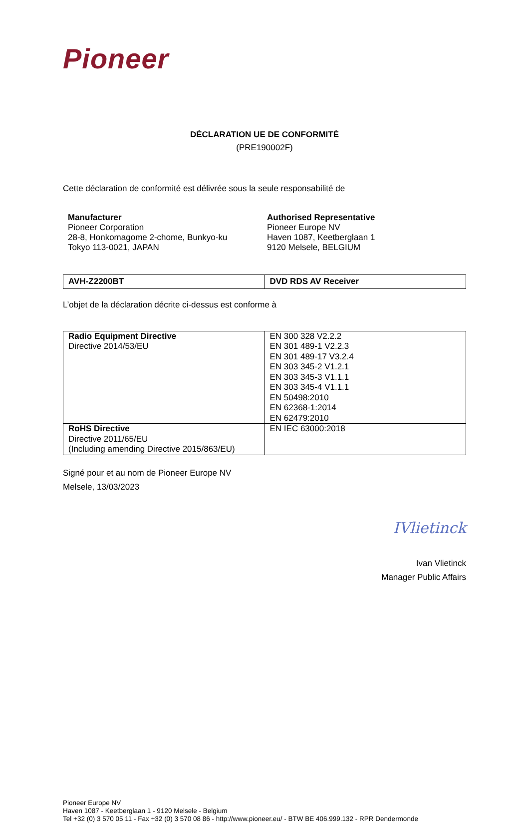Pioneer
DÉCLARATION UE DE CONFORMITÉ
(PRE190002F)
Cette déclaration de conformité est délivrée sous la seule responsabilité de
Manufacturer
Pioneer Corporation
28-8, Honkomagome 2-chome, Bunkyo-ku
Tokyo 113-0021, JAPAN
Authorised Representative
Pioneer Europe NV
Haven 1087, Keetberglaan 1
9120 Melsele, BELGIUM
| AVH-Z2200BT | DVD RDS AV Receiver |
L’objet de la déclaration décrite ci-dessus est conforme à
| Radio Equipment Directive Directive 2014/53/EU | EN 300 328 V2.2.2 EN 301 489-1 V2.2.3 EN 301 489-17 V3.2.4 EN 303 345-2 V1.2.1 EN 303 345-3 V1.1.1 EN 303 345-4 V1.1.1 EN 50498:2010 EN 62368-1:2014 EN 62479:2010 |
| RoHS Directive Directive 2011/65/EU (Including amending Directive 2015/863/EU) | EN IEC 63000:2018 |
Signé pour et au nom de Pioneer Europe NV
Melsele, 13/03/2023
IVlietinck
Ivan Vlietinck
Manager Public Affairs
Pioneer Europe NV
Haven 1087 - Keetberglaan 1 - 9120 Melsele - Belgium
Tel +32 (0) 3 570 05 11 - Fax +32 (0) 3 570 08 86 - http://www.pioneer.eu/ - BTW BE 406.999.132 - RPR Dendermonde